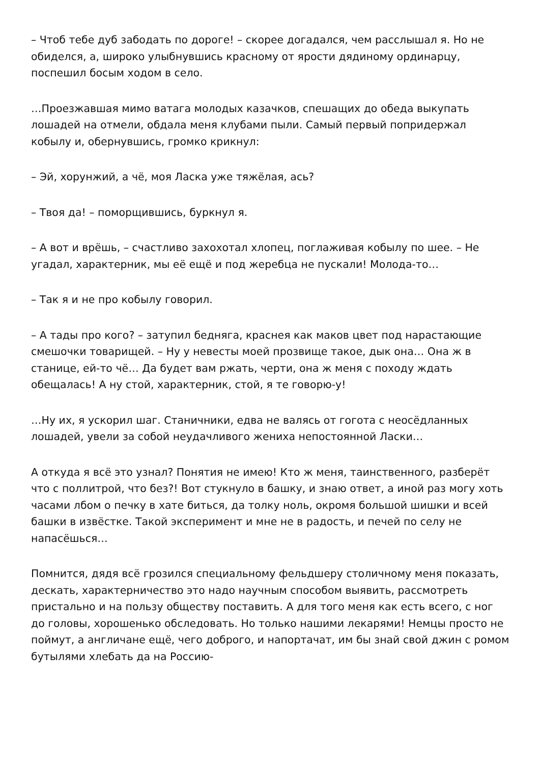– Чтоб тебе дуб забодать по дороге! – скорее догадался, чем расслышал я. Но не обиделся, а, широко улыбнувшись красному от ярости дядиному ординарцу, поспешил босым ходом в село.
…Проезжавшая мимо ватага молодых казачков, спешащих до обеда выкупать лошадей на отмели, обдала меня клубами пыли. Самый первый попридержал кобылу и, обернувшись, громко крикнул:
– Эй, хорунжий, а чё, моя Ласка уже тяжёлая, ась?
– Твоя да! – поморщившись, буркнул я.
– А вот и врёшь, – счастливо захохотал хлопец, поглаживая кобылу по шее. – Не угадал, характерник, мы её ещё и под жеребца не пускали! Молода-то…
– Так я и не про кобылу говорил.
– А тады про кого? – затупил бедняга, краснея как маков цвет под нарастающие смешочки товарищей. – Ну у невесты моей прозвище такое, дык она… Она ж в станице, ей-то чё… Да будет вам ржать, черти, она ж меня с походу ждать обещалась! А ну стой, характерник, стой, я те говорю-у!
…Ну их, я ускорил шаг. Станичники, едва не валясь от гогота с неосёдланных лошадей, увели за собой неудачливого жениха непостоянной Ласки…
А откуда я всё это узнал? Понятия не имею! Кто ж меня, таинственного, разберёт что с поллитрой, что без?! Вот стукнуло в башку, и знаю ответ, а иной раз могу хоть часами лбом о печку в хате биться, да толку ноль, окромя большой шишки и всей башки в извёстке. Такой эксперимент и мне не в радость, и печей по селу не напасёшься…
Помнится, дядя всё грозился специальному фельдшеру столичному меня показать, дескать, характерничество это надо научным способом выявить, рассмотреть пристально и на пользу обществу поставить. А для того меня как есть всего, с ног до головы, хорошенько обследовать. Но только нашими лекарями! Немцы просто не поймут, а англичане ещё, чего доброго, и напортачат, им бы знай свой джин с ромом бутылями хлебать да на Россию-